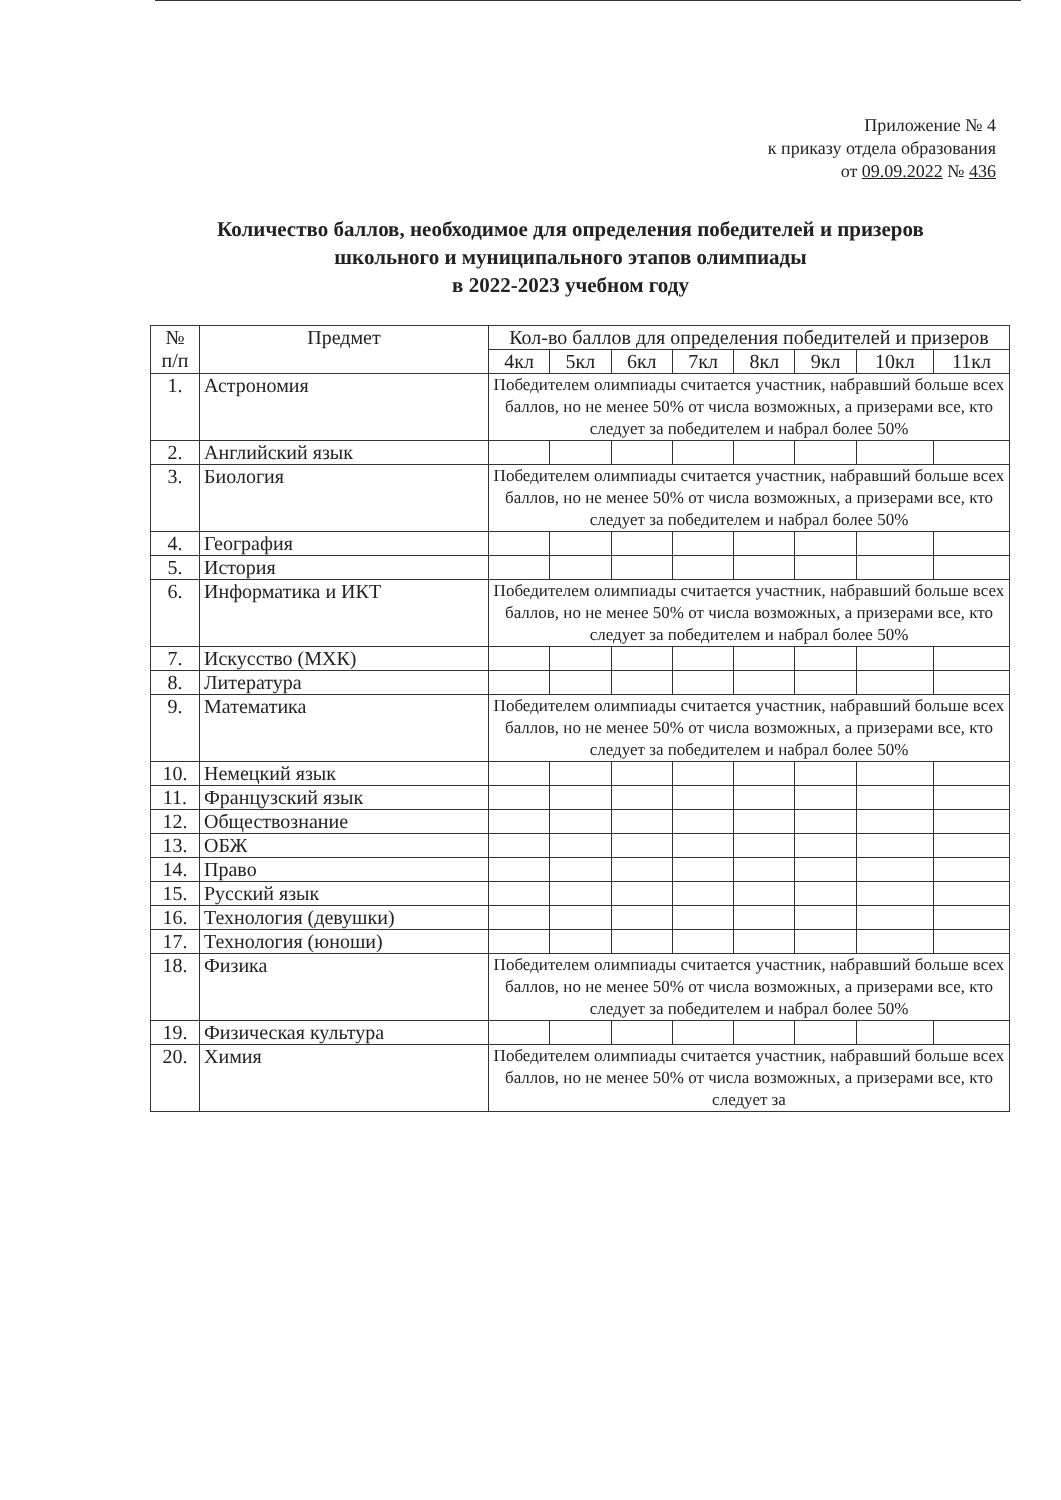Приложение № 4
к приказу отдела образования
от 09.09.2022 № 436
Количество баллов, необходимое для определения победителей и призеров школьного и муниципального этапов олимпиады
в 2022-2023 учебном году
| № п/п | Предмет | Кол-во баллов для определения победителей и призеров | | | | | | | |
| --- | --- | --- | --- | --- | --- | --- | --- | --- | --- |
| | | 4кл | 5кл | 6кл | 7кл | 8кл | 9кл | 10кл | 11кл |
| 1. | Астрономия | Победителем олимпиады считается участник, набравший больше всех баллов, но не менее 50% от числа возможных, а призерами все, кто следует за победителем и набрал более 50% | | | | | | | |
| 2. | Английский язык | | | | | | | | |
| 3. | Биология | Победителем олимпиады считается участник, набравший больше всех баллов, но не менее 50% от числа возможных, а призерами все, кто следует за победителем и набрал более 50% | | | | | | | |
| 4. | География | | | | | | | | |
| 5. | История | | | | | | | | |
| 6. | Информатика и ИКТ | Победителем олимпиады считается участник, набравший больше всех баллов, но не менее 50% от числа возможных, а призерами все, кто следует за победителем и набрал более 50% | | | | | | | |
| 7. | Искусство (МХК) | | | | | | | | |
| 8. | Литература | | | | | | | | |
| 9. | Математика | Победителем олимпиады считается участник, набравший больше всех баллов, но не менее 50% от числа возможных, а призерами все, кто следует за победителем и набрал более 50% | | | | | | | |
| 10. | Немецкий язык | | | | | | | | |
| 11. | Французский язык | | | | | | | | |
| 12. | Обществознание | | | | | | | | |
| 13. | ОБЖ | | | | | | | | |
| 14. | Право | | | | | | | | |
| 15. | Русский язык | | | | | | | | |
| 16. | Технология (девушки) | | | | | | | | |
| 17. | Технология (юноши) | | | | | | | | |
| 18. | Физика | Победителем олимпиады считается участник, набравший больше всех баллов, но не менее 50% от числа возможных, а призерами все, кто следует за победителем и набрал более 50% | | | | | | | |
| 19. | Физическая культура | | | | | | | | |
| 20. | Химия | Победителем олимпиады считается участник, набравший больше всех баллов, но не менее 50% от числа возможных, а призерами все, кто следует за | | | | | | | |